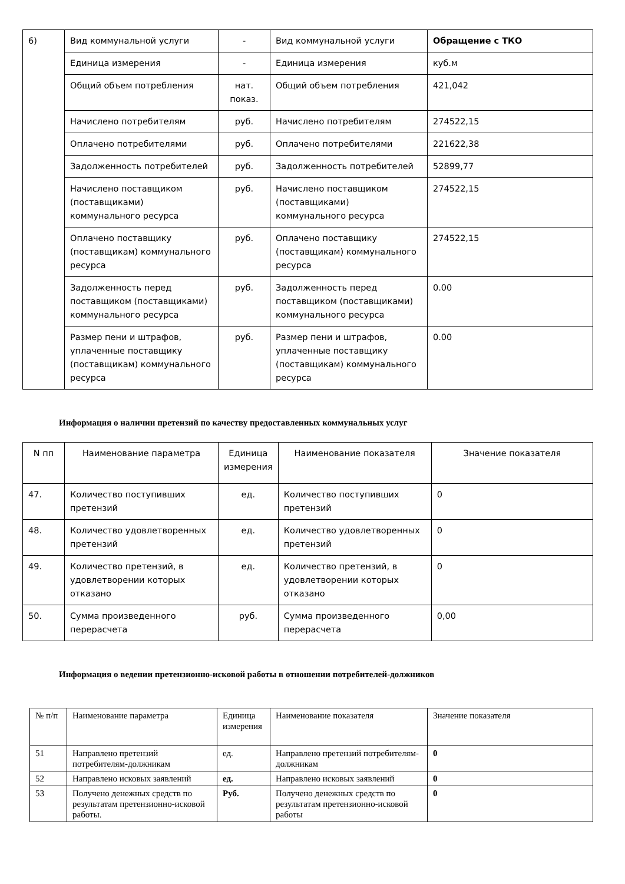| 6) | Вид коммунальной услуги | - | Вид коммунальной услуги | Обращение с ТКО |
| | Единица измерения | - | Единица измерения | куб.м |
| | Общий объем потребления | нат. показ. | Общий объем потребления | 421,042 |
| | Начислено потребителям | руб. | Начислено потребителям | 274522,15 |
| | Оплачено потребителями | руб. | Оплачено потребителями | 221622,38 |
| | Задолженность потребителей | руб. | Задолженность потребителей | 52899,77 |
| | Начислено поставщиком (поставщиками) коммунального ресурса | руб. | Начислено поставщиком (поставщиками) коммунального ресурса | 274522,15 |
| | Оплачено поставщику (поставщикам) коммунального ресурса | руб. | Оплачено поставщику (поставщикам) коммунального ресурса | 274522,15 |
| | Задолженность перед поставщиком (поставщиками) коммунального ресурса | руб. | Задолженность перед поставщиком (поставщиками) коммунального ресурса | 0.00 |
| | Размер пени и штрафов, уплаченные поставщику (поставщикам) коммунального ресурса | руб. | Размер пени и штрафов, уплаченные поставщику (поставщикам) коммунального ресурса | 0.00 |
Информация о наличии претензий по качеству предоставленных коммунальных услуг
| N пп | Наименование параметра | Единица измерения | Наименование показателя | Значение показателя |
| --- | --- | --- | --- | --- |
| 47. | Количество поступивших претензий | ед. | Количество поступивших претензий | 0 |
| 48. | Количество удовлетворенных претензий | ед. | Количество удовлетворенных претензий | 0 |
| 49. | Количество претензий, в удовлетворении которых отказано | ед. | Количество претензий, в удовлетворении которых отказано | 0 |
| 50. | Сумма произведенного перерасчета | руб. | Сумма произведенного перерасчета | 0,00 |
Информация о ведении претензионно-исковой работы в отношении потребителей-должников
| № п/п | Наименование параметра | Единица измерения | Наименование показателя | Значение показателя |
| --- | --- | --- | --- | --- |
| 51 | Направлено претензий потребителям-должникам | ед. | Направлено претензий потребителям-должникам | 0 |
| 52 | Направлено исковых заявлений | ед. | Направлено исковых заявлений | 0 |
| 53 | Получено денежных средств по результатам претензионно-исковой работы. | Руб. | Получено денежных средств по результатам претензионно-исковой работы | 0 |